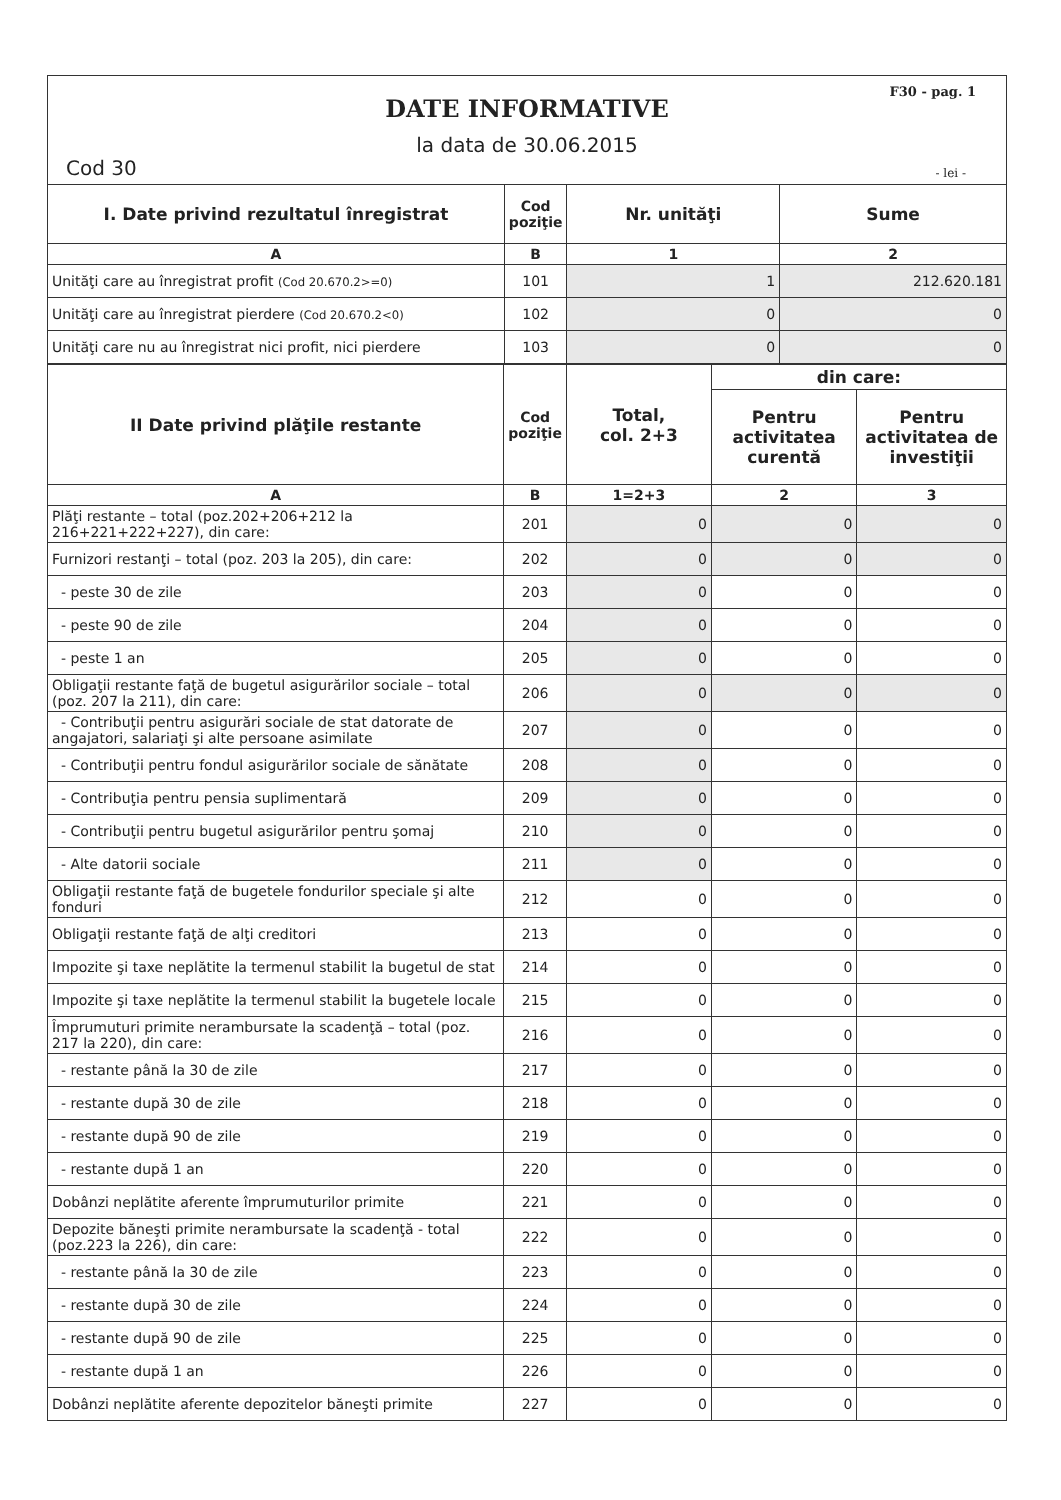F30 - pag. 1
DATE INFORMATIVE
la data de 30.06.2015
Cod 30 - lei -
| I. Date privind rezultatul înregistrat | Cod poziţie | Nr. unităţi | Sume |
| --- | --- | --- | --- |
| A | B | 1 | 2 |
| Unităţi care au înregistrat profit (Cod 20.670.2>=0) | 101 | 1 | 212.620.181 |
| Unităţi care au înregistrat pierdere (Cod 20.670.2<0) | 102 | 0 | 0 |
| Unităţi care nu au înregistrat nici profit, nici pierdere | 103 | 0 | 0 |
| II Date privind plăţile restante | Cod poziţie | Total, col. 2+3 | din care: | |
| --- | --- | --- | --- | --- |
| | | | Pentru activitatea curentă | Pentru activitatea de investiţii |
| A | B | 1=2+3 | 2 | 3 |
| Plăţi restante – total (poz.202+206+212 la 216+221+222+227), din care: | 201 | 0 | 0 | 0 |
| Furnizori restanţi – total (poz. 203 la 205), din care: | 202 | 0 | 0 | 0 |
| - peste 30 de zile | 203 | 0 | 0 | 0 |
| - peste 90 de zile | 204 | 0 | 0 | 0 |
| - peste 1 an | 205 | 0 | 0 | 0 |
| Obligaţii restante faţă de bugetul asigurărilor sociale – total (poz. 207 la 211), din care: | 206 | 0 | 0 | 0 |
| - Contribuţii pentru asigurări sociale de stat datorate de angajatori, salariaţi şi alte persoane asimilate | 207 | 0 | 0 | 0 |
| - Contribuţii pentru fondul asigurărilor sociale de sănătate | 208 | 0 | 0 | 0 |
| - Contribuţia pentru pensia suplimentară | 209 | 0 | 0 | 0 |
| - Contribuţii pentru bugetul asigurărilor pentru şomaj | 210 | 0 | 0 | 0 |
| - Alte datorii sociale | 211 | 0 | 0 | 0 |
| Obligaţii restante faţă de bugetele fondurilor speciale şi alte fonduri | 212 | 0 | 0 | 0 |
| Obligaţii restante faţă de alţi creditori | 213 | 0 | 0 | 0 |
| Impozite şi taxe neplătite la termenul stabilit la bugetul de stat | 214 | 0 | 0 | 0 |
| Impozite şi taxe neplătite la termenul stabilit la bugetele locale | 215 | 0 | 0 | 0 |
| Împrumuturi primite nerambursate la scadenţă – total (poz. 217 la 220), din care: | 216 | 0 | 0 | 0 |
| - restante până la 30 de zile | 217 | 0 | 0 | 0 |
| - restante după 30 de zile | 218 | 0 | 0 | 0 |
| - restante după 90 de zile | 219 | 0 | 0 | 0 |
| - restante după 1 an | 220 | 0 | 0 | 0 |
| Dobânzi neplătite aferente împrumuturilor primite | 221 | 0 | 0 | 0 |
| Depozite băneşti primite nerambursate la scadenţă - total (poz.223 la 226), din care: | 222 | 0 | 0 | 0 |
| - restante până la 30 de zile | 223 | 0 | 0 | 0 |
| - restante după 30 de zile | 224 | 0 | 0 | 0 |
| - restante după 90 de zile | 225 | 0 | 0 | 0 |
| - restante după 1 an | 226 | 0 | 0 | 0 |
| Dobânzi neplătite aferente depozitelor băneşti primite | 227 | 0 | 0 | 0 |